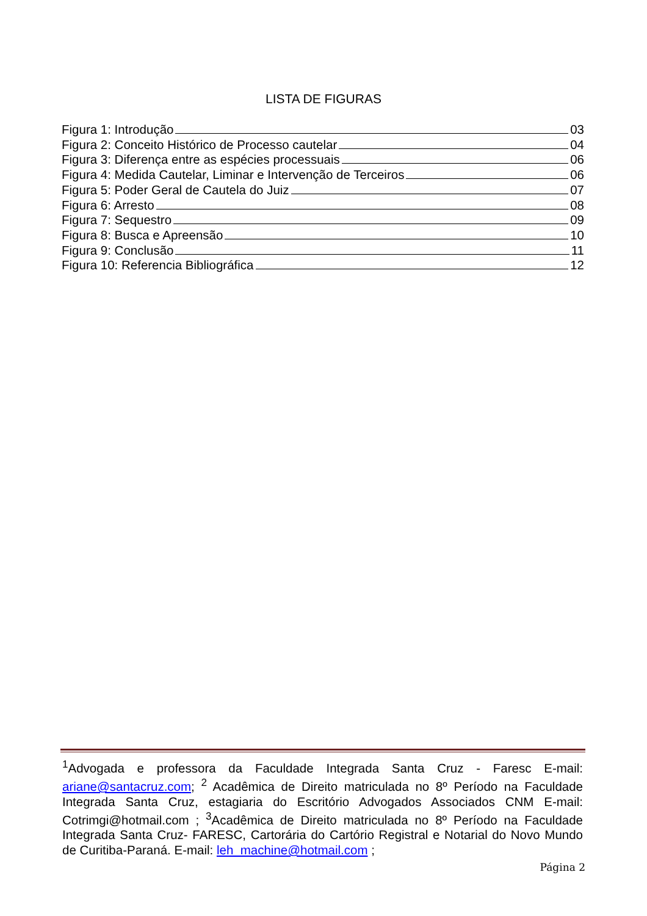LISTA DE FIGURAS
Figura 1: Introdução 03
Figura 2: Conceito Histórico de Processo cautelar 04
Figura 3: Diferença entre as espécies processuais 06
Figura 4: Medida Cautelar, Liminar e Intervenção de Terceiros 06
Figura 5: Poder Geral de Cautela do Juiz 07
Figura 6: Arresto 08
Figura 7: Sequestro 09
Figura 8: Busca e Apreensão 10
Figura 9: Conclusão 11
Figura 10: Referencia Bibliográfica 12
<sup>1</sup> Advogada e professora da Faculdade Integrada Santa Cruz - Faresc E-mail: ariane@santacruz.com; <sup>2</sup> Acadêmica de Direito matriculada no 8º Período na Faculdade Integrada Santa Cruz, estagiaria do Escritório Advogados Associados CNM E-mail: Cotrimgi@hotmail.com ; <sup>3</sup>Acadêmica de Direito matriculada no 8º Período na Faculdade Integrada Santa Cruz- FARESC, Cartorária do Cartório Registral e Notarial do Novo Mundo de Curitiba-Paraná. E-mail: leh_machine@hotmail.com ;
Página 2